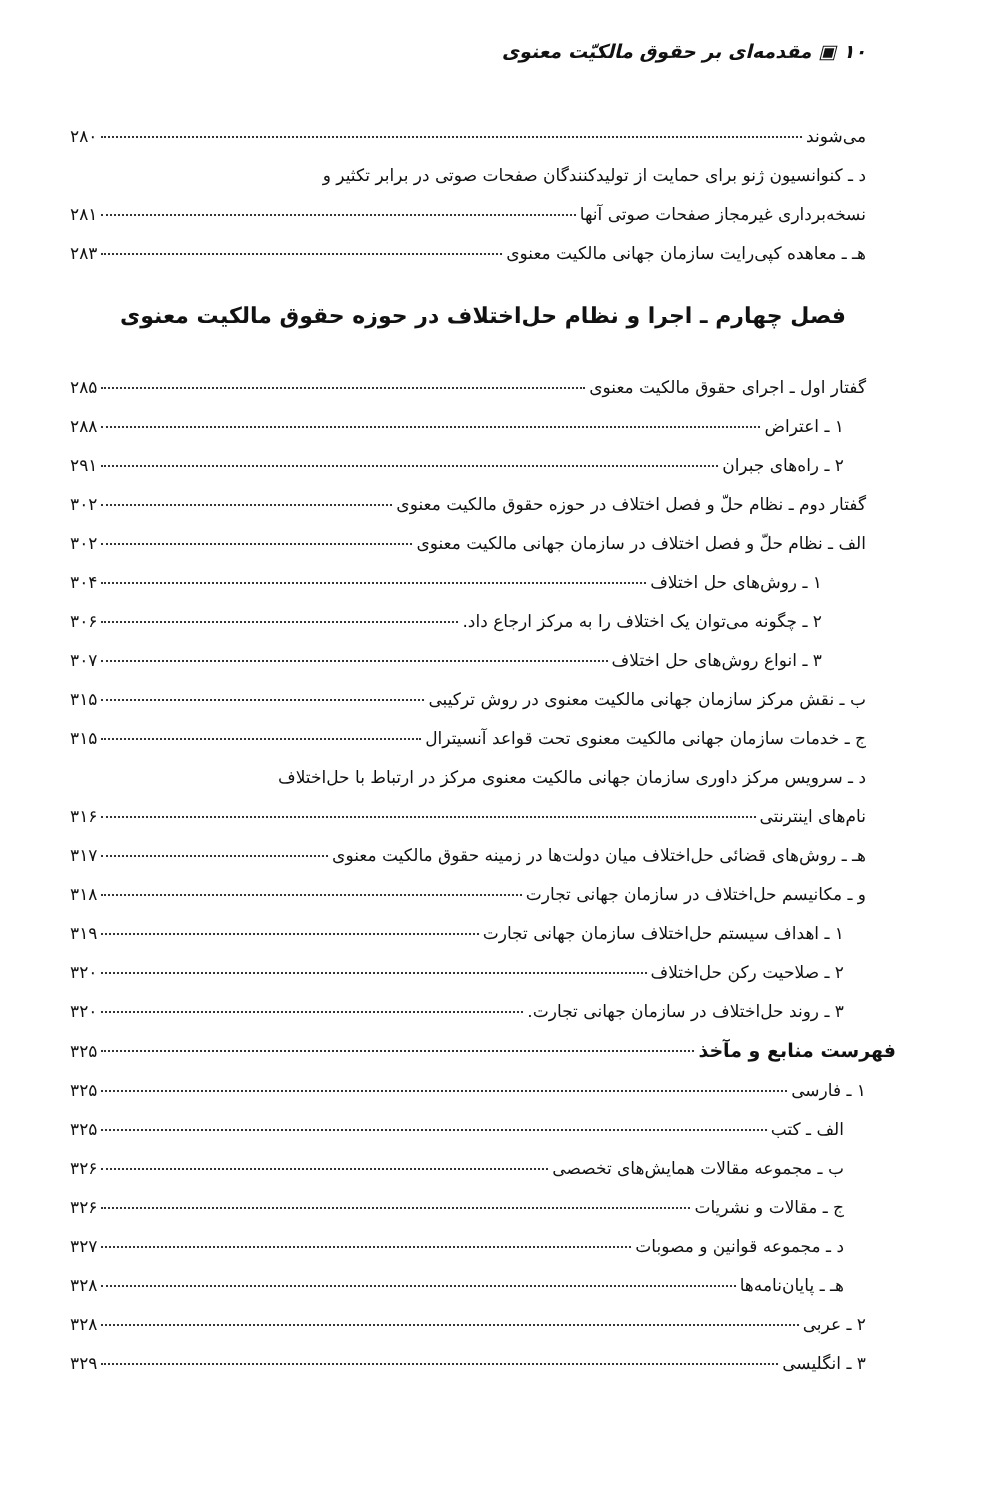۱۰ ▣ مقدمه‌ای بر حقوق مالکیّت معنوی
می‌شوند ۲۸۰
د ـ کنوانسیون ژنو برای حمایت از تولیدکنندگان صفحات صوتی در برابر تکثیر و
نسخه‌برداری غیرمجاز صفحات صوتی آنها ۲۸۱
هـ ـ معاهده کپی‌رایت سازمان جهانی مالکیت معنوی ۲۸۳
فصل چهارم ـ اجرا و نظام حل‌اختلاف در حوزه حقوق مالکیت معنوی
گفتار اول ـ اجرای حقوق مالکیت معنوی ۲۸۵
۱ ـ اعتراض ۲۸۸
۲ ـ راه‌های جبران ۲۹۱
گفتار دوم ـ نظام حلّ و فصل اختلاف در حوزه حقوق مالکیت معنوی ۳۰۲
الف ـ نظام حلّ و فصل اختلاف در سازمان جهانی مالکیت معنوی ۳۰۲
۱ ـ روش‌های حل اختلاف ۳۰۴
۲ ـ چگونه می‌توان یک اختلاف را به مرکز ارجاع داد. ۳۰۶
۳ ـ انواع روش‌های حل اختلاف ۳۰۷
ب ـ نقش مرکز سازمان جهانی مالکیت معنوی در روش ترکیبی ۳۱۵
ج ـ خدمات سازمان جهانی مالکیت معنوی تحت قواعد آنسیترال ۳۱۵
د ـ سرویس مرکز داوری سازمان جهانی مالکیت معنوی مرکز در ارتباط با حل‌اختلاف
نام‌های اینترنتی ۳۱۶
هـ ـ روش‌های قضائی حل‌اختلاف میان دولت‌ها در زمینه حقوق مالکیت معنوی ۳۱۷
و ـ مکانیسم حل‌اختلاف در سازمان جهانی تجارت ۳۱۸
۱ ـ اهداف سیستم حل‌اختلاف سازمان جهانی تجارت ۳۱۹
۲ ـ صلاحیت رکن حل‌اختلاف ۳۲۰
۳ ـ روند حل‌اختلاف در سازمان جهانی تجارت. ۳۲۰
فهرست منابع و مآخذ ۳۲۵
۱ ـ فارسی ۳۲۵
الف ـ کتب ۳۲۵
ب ـ مجموعه مقالات همایش‌های تخصصی ۳۲۶
ج ـ مقالات و نشریات ۳۲۶
د ـ مجموعه قوانین و مصوبات ۳۲۷
هـ ـ پایان‌نامه‌ها ۳۲۸
۲ ـ عربی ۳۲۸
۳ ـ انگلیسی ۳۲۹